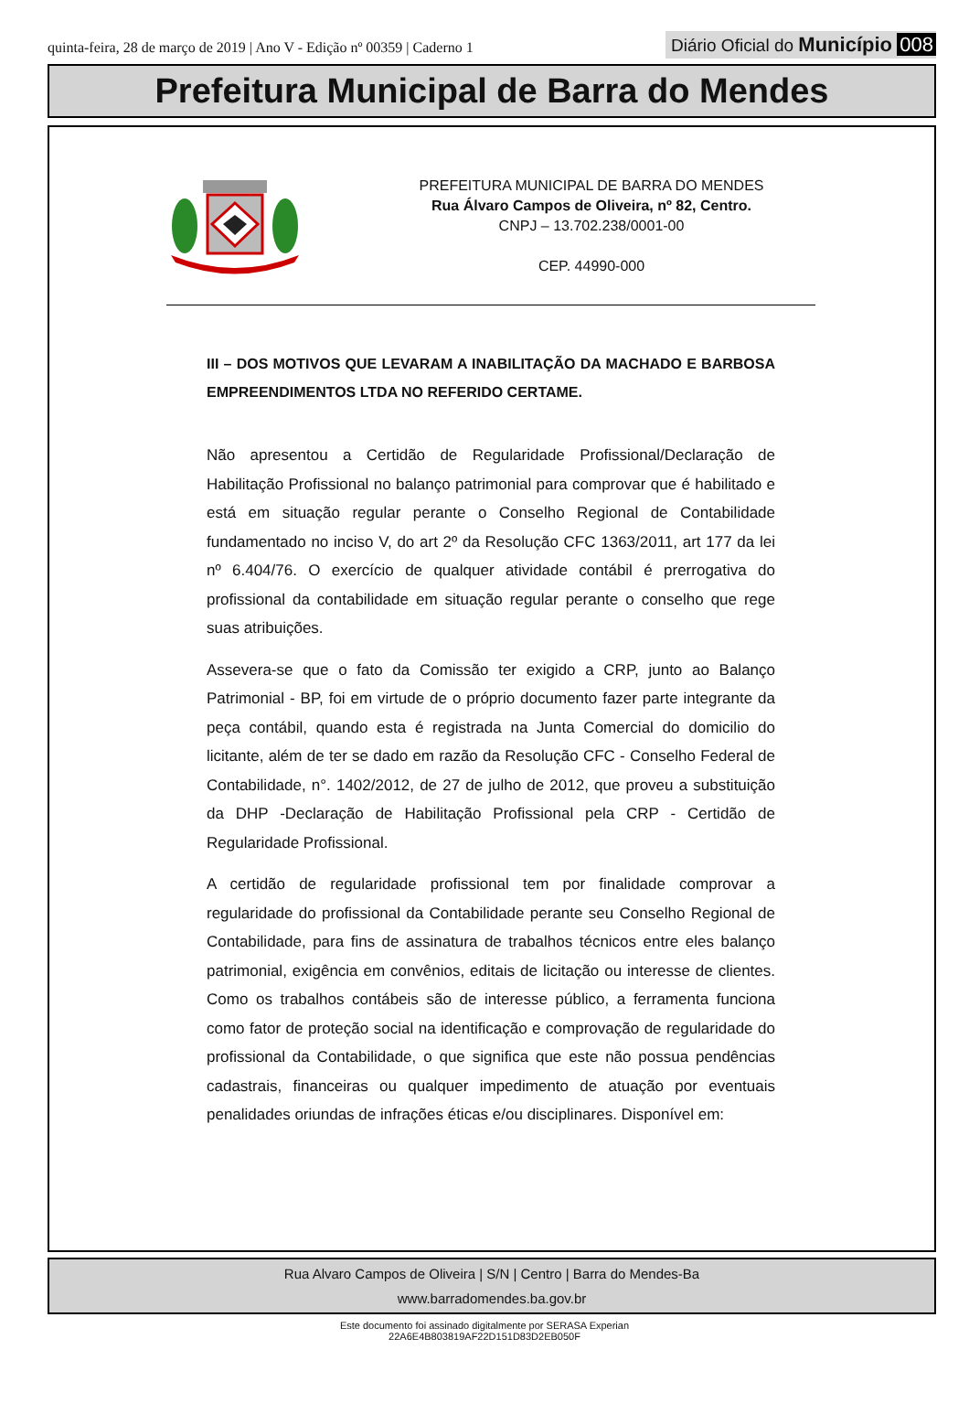quinta-feira, 28 de março de 2019 | Ano V - Edição nº 00359 | Caderno 1
Diário Oficial do Município 008
Prefeitura Municipal de Barra do Mendes
PREFEITURA MUNICIPAL DE BARRA DO MENDES
Rua Álvaro Campos de Oliveira, nº 82, Centro.
CNPJ – 13.702.238/0001-00
CEP. 44990-000
III – DOS MOTIVOS QUE LEVARAM A INABILITAÇÃO DA MACHADO E BARBOSA EMPREENDIMENTOS LTDA NO REFERIDO CERTAME.
Não apresentou a Certidão de Regularidade Profissional/Declaração de Habilitação Profissional no balanço patrimonial para comprovar que é habilitado e está em situação regular perante o Conselho Regional de Contabilidade fundamentado no inciso V, do art 2º da Resolução CFC 1363/2011, art 177 da lei nº 6.404/76. O exercício de qualquer atividade contábil é prerrogativa do profissional da contabilidade em situação regular perante o conselho que rege suas atribuições.
Assevera-se que o fato da Comissão ter exigido a CRP, junto ao Balanço Patrimonial - BP, foi em virtude de o próprio documento fazer parte integrante da peça contábil, quando esta é registrada na Junta Comercial do domicilio do licitante, além de ter se dado em razão da Resolução CFC - Conselho Federal de Contabilidade, n°. 1402/2012, de 27 de julho de 2012, que proveu a substituição da DHP -Declaração de Habilitação Profissional pela CRP - Certidão de Regularidade Profissional.
A certidão de regularidade profissional tem por finalidade comprovar a regularidade do profissional da Contabilidade perante seu Conselho Regional de Contabilidade, para fins de assinatura de trabalhos técnicos entre eles balanço patrimonial, exigência em convênios, editais de licitação ou interesse de clientes. Como os trabalhos contábeis são de interesse público, a ferramenta funciona como fator de proteção social na identificação e comprovação de regularidade do profissional da Contabilidade, o que significa que este não possua pendências cadastrais, financeiras ou qualquer impedimento de atuação por eventuais penalidades oriundas de infrações éticas e/ou disciplinares. Disponível em:
Rua Alvaro Campos de Oliveira | S/N | Centro | Barra do Mendes-Ba
www.barradomendes.ba.gov.br
Este documento foi assinado digitalmente por SERASA Experian
22A6E4B803819AF22D151D83D2EB050F